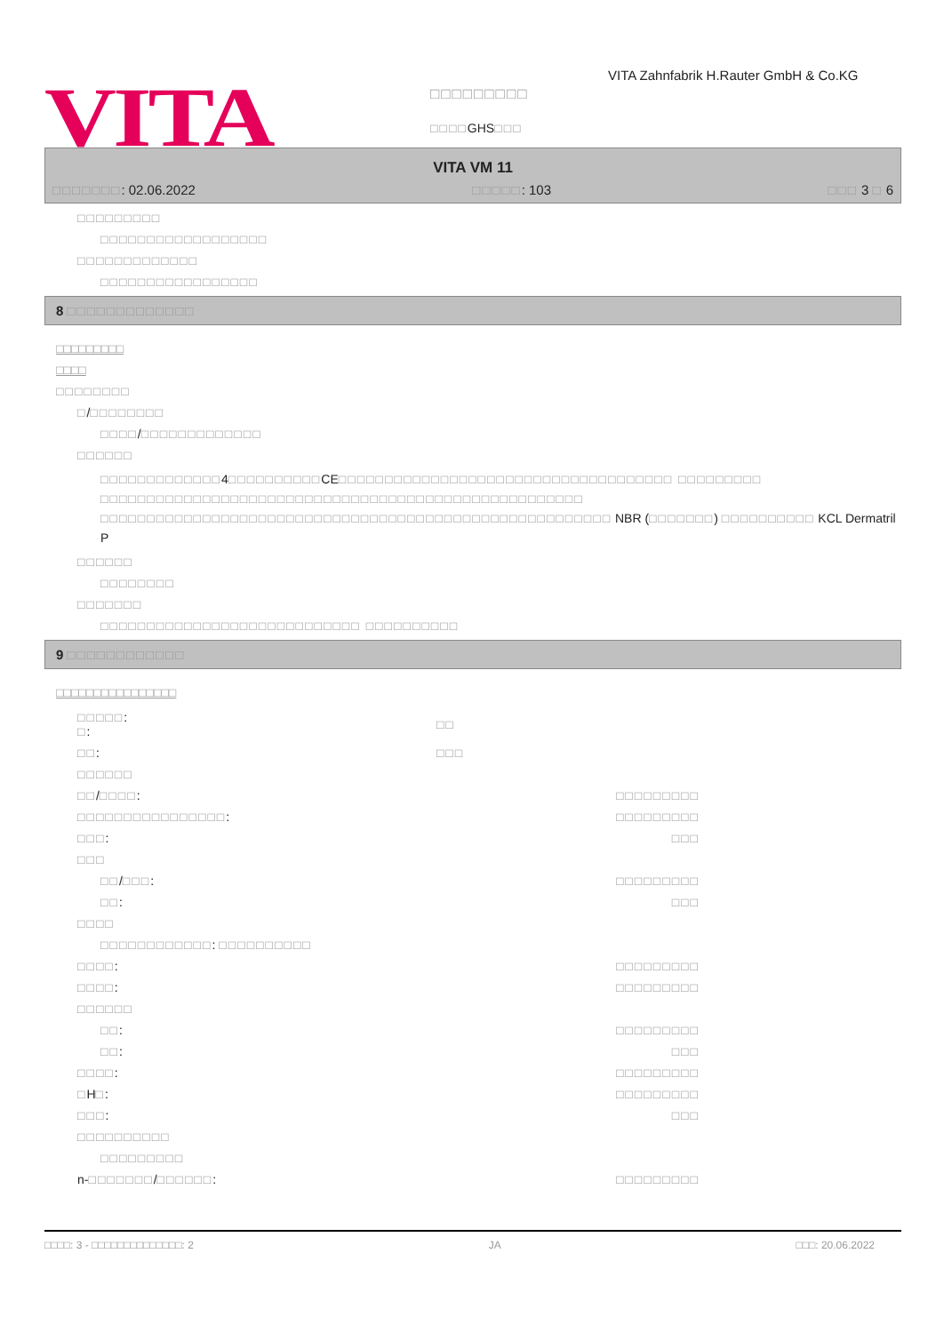VITA
VITA Zahnfabrik H.Rauter GmbH & Co.KG
□□□□□□□□□
□□□□GHS□□□
VITA VM 11
□□□□□□□: 02.06.2022 □□□□□: 103 □□□ 3 □ 6
□□□□□□□□□
□□□□□□□□□□□□□□□□□□
□□□□□□□□□□□□□
□□□□□□□□□□□□□□□□□
8 □□□□□□□□□□□□□
□□□□□□□□□
□□□□
□□□□□□□□
□/□□□□□□□□
□□□□/□□□□□□□□□□□□□
□□□□□□
□□□□□□□□□□□□□4□□□□□□□□□□CE□□□□□□□□□□□□□□□□□□□□□□□□□□□□□□□□□□□□ □□□□□□□□□ □□□□□□□□□□□□□□□□□□□□□□□□□□□□□□□□□□□□□□□□□□□□□□□□□□□□ □□□□□□□□□□□□□□□□□□□□□□□□□□□□□□□□□□□□□□□□□□□□□□□□□□□□□□□ NBR (□□□□□□□) □□□□□□□□□□ KCL Dermatril P
□□□□□□
□□□□□□□□
□□□□□□□
□□□□□□□□□□□□□□□□□□□□□□□□□□□□ □□□□□□□□□□
9 □□□□□□□□□□□□
□□□□□□□□□□□□□□□□
| □□□□□ : □ : | □□ | |
| □□ : | □□□ | |
| □□□□□□ | | |
| □□ / □□□□ : | | □□□□□□□□□ |
| □□□□□□□□□□□□□□□□ : | | □□□□□□□□□ |
| □□□ : | | □□□ |
| □□□ | | |
| □□ / □□□ : | | □□□□□□□□□ |
| □□ : | | □□□ |
| □□□□ | | |
| □□□□□□□□□□□□ : □□□□□□□□□□ | | |
| □□□□ : | | □□□□□□□□□ |
| □□□□ : | | □□□□□□□□□ |
| □□□□□□ | | |
| □□ : | | □□□□□□□□□ |
| □□ : | | □□□ |
| □□□□ : | | □□□□□□□□□ |
| □ H □ : | | □□□□□□□□□ |
| □□□ : | | □□□ |
| □□□□□□□□□□ | | |
| □□□□□□□□□ | | |
| n- □□□□□□□ / □□□□□□ : | | □□□□□□□□□ |
□□□□: 3 - □□□□□□□□□□□□□□: 2 JA □□□: 20.06.2022